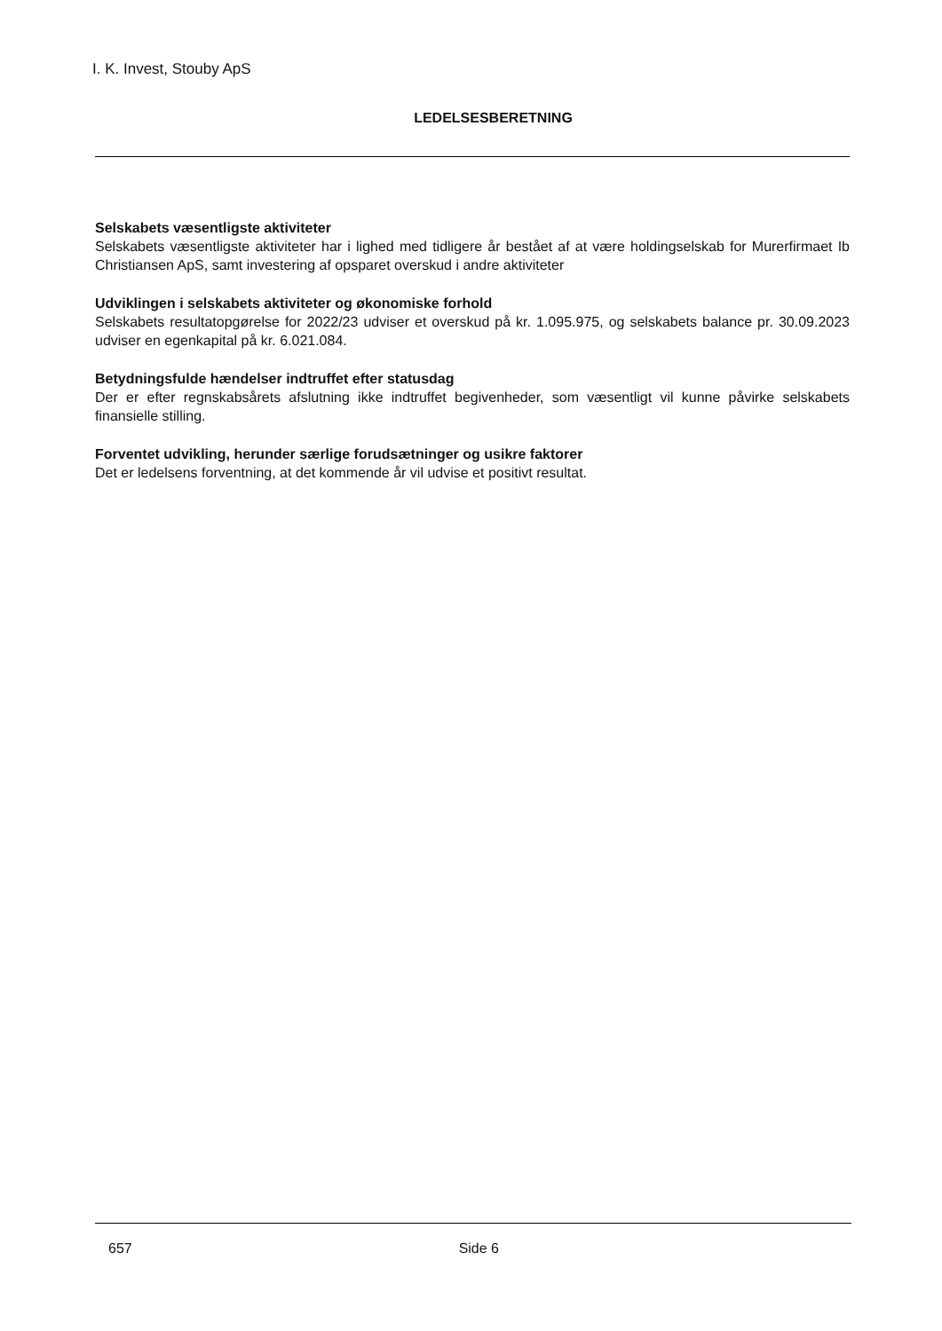I. K. Invest, Stouby ApS
LEDELSESBERETNING
Selskabets væsentligste aktiviteter
Selskabets væsentligste aktiviteter har i lighed med tidligere år bestået af at være holdingselskab for Murerfirmaet Ib Christiansen ApS, samt investering af opsparet overskud i andre aktiviteter
Udviklingen i selskabets aktiviteter og økonomiske forhold
Selskabets resultatopgørelse for 2022/23 udviser et overskud på kr. 1.095.975, og selskabets balance pr. 30.09.2023 udviser en egenkapital på kr. 6.021.084.
Betydningsfulde hændelser indtruffet efter statusdag
Der er efter regnskabsårets afslutning ikke indtruffet begivenheder, som væsentligt vil kunne påvirke selskabets finansielle stilling.
Forventet udvikling, herunder særlige forudsætninger og usikre faktorer
Det er ledelsens forventning, at det kommende år vil udvise et positivt resultat.
657 Side 6